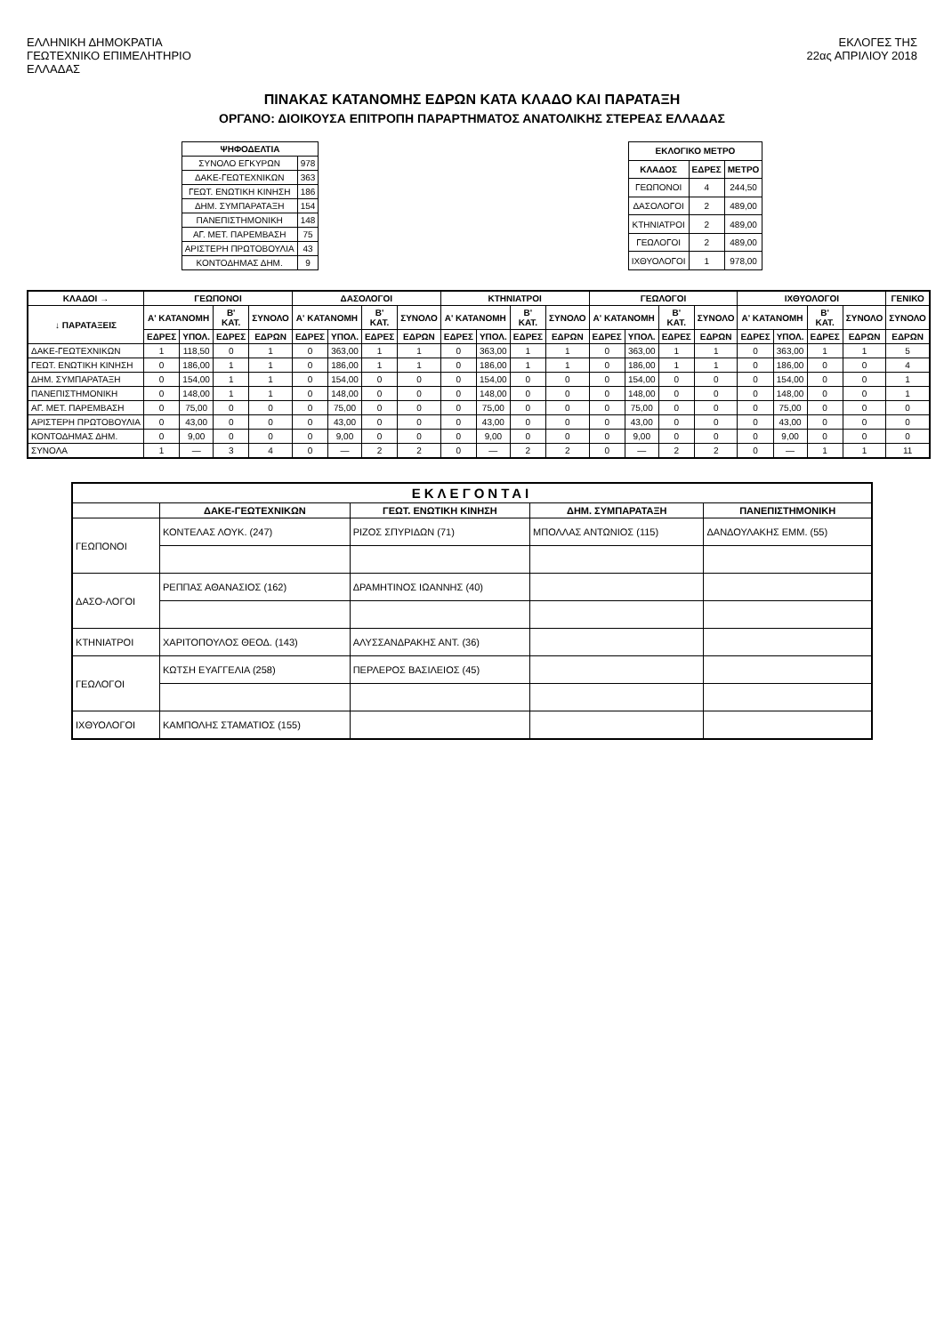ΕΛΛΗΝΙΚΗ ΔΗΜΟΚΡΑΤΙΑ
ΓΕΩΤΕΧΝΙΚΟ ΕΠΙΜΕΛΗΤΗΡΙΟ
ΕΛΛΑΔΑΣ
ΕΚΛΟΓΕΣ ΤΗΣ
22ας ΑΠΡΙΛΙΟΥ 2018
ΠΙΝΑΚΑΣ ΚΑΤΑΝΟΜΗΣ ΕΔΡΩΝ ΚΑΤΑ ΚΛΑΔΟ ΚΑΙ ΠΑΡΑΤΑΞΗ
ΟΡΓΑΝΟ: ΔΙΟΙΚΟΥΣΑ ΕΠΙΤΡΟΠΗ ΠΑΡΑΡΤΗΜΑΤΟΣ ΑΝΑΤΟΛΙΚΗΣ ΣΤΕΡΕΑΣ ΕΛΛΑΔΑΣ
| ΨΗΦΟΔΕΛΤΙΑ | |
| --- | --- |
| ΣΥΝΟΛΟ ΕΓΚΥΡΩΝ | 978 |
| ΔΑΚΕ-ΓΕΩΤΕΧΝΙΚΩΝ | 363 |
| ΓΕΩΤ. ΕΝΩΤΙΚΗ ΚΙΝΗΣΗ | 186 |
| ΔΗΜ. ΣΥΜΠΑΡΑΤΑΞΗ | 154 |
| ΠΑΝΕΠΙΣΤΗΜΟΝΙΚΗ | 148 |
| ΑΓ. ΜΕΤ. ΠΑΡΕΜΒΑΣΗ | 75 |
| ΑΡΙΣΤΕΡΗ ΠΡΩΤΟΒΟΥΛΙΑ | 43 |
| ΚΟΝΤΟΔΗΜΑΣ ΔΗΜ. | 9 |
| ΕΚΛΟΓΙΚΟ ΜΕΤΡΟ | | |
| --- | --- | --- |
| ΚΛΑΔΟΣ | ΕΔΡΕΣ | ΜΕΤΡΟ |
| ΓΕΩΠΟΝΟΙ | 4 | 244,50 |
| ΔΑΣΟΛΟΓΟΙ | 2 | 489,00 |
| ΚΤΗΝΙΑΤΡΟΙ | 2 | 489,00 |
| ΓΕΩΛΟΓΟΙ | 2 | 489,00 |
| ΙΧΘΥΟΛΟΓΟΙ | 1 | 978,00 |
| ΚΛΑΔΟΙ → | ΓΕΩΠΟΝΟΙ | | | | ΔΑΣΟΛΟΓΟΙ | | | | ΚΤΗΝΙΑΤΡΟΙ | | | | ΓΕΩΛΟΓΟΙ | | | | ΙΧΘΥΟΛΟΓΟΙ | | | | ΓΕΝΙΚΟ |
| --- | --- | --- | --- | --- | --- | --- | --- | --- | --- | --- | --- | --- | --- | --- | --- | --- | --- | --- | --- | --- | --- |
| ↓ ΠΑΡΑΤΑΞΕΙΣ | Α' ΚΑΤΑΝΟΜΗ | | Β' ΚΑΤ. | ΣΥΝΟΛΟ | Α' ΚΑΤΑΝΟΜΗ | | Β' ΚΑΤ. | ΣΥΝΟΛΟ | Α' ΚΑΤΑΝΟΜΗ | | Β' ΚΑΤ. | ΣΥΝΟΛΟ | Α' ΚΑΤΑΝΟΜΗ | | Β' ΚΑΤ. | ΣΥΝΟΛΟ | Α' ΚΑΤΑΝΟΜΗ | | Β' ΚΑΤ. | ΣΥΝΟΛΟ | ΣΥΝΟΛΟ |
| | ΕΔΡΕΣ | ΥΠΟΛ. | ΕΔΡΕΣ | ΕΔΡΩΝ | ΕΔΡΕΣ | ΥΠΟΛ. | ΕΔΡΕΣ | ΕΔΡΩΝ | ΕΔΡΕΣ | ΥΠΟΛ. | ΕΔΡΕΣ | ΕΔΡΩΝ | ΕΔΡΕΣ | ΥΠΟΛ. | ΕΔΡΕΣ | ΕΔΡΩΝ | ΕΔΡΕΣ | ΥΠΟΛ. | ΕΔΡΕΣ | ΕΔΡΩΝ | ΕΔΡΩΝ |
| ΔΑΚΕ-ΓΕΩΤΕΧΝΙΚΩΝ | 1 | 118,50 | 0 | 1 | 0 | 363,00 | 1 | 1 | 0 | 363,00 | 1 | 1 | 0 | 363,00 | 1 | 1 | 0 | 363,00 | 1 | 1 | 5 |
| ΓΕΩΤ. ΕΝΩΤΙΚΗ ΚΙΝΗΣΗ | 0 | 186,00 | 1 | 1 | 0 | 186,00 | 1 | 1 | 0 | 186,00 | 1 | 1 | 0 | 186,00 | 1 | 1 | 0 | 186,00 | 0 | 0 | 4 |
| ΔΗΜ. ΣΥΜΠΑΡΑΤΑΞΗ | 0 | 154,00 | 1 | 1 | 0 | 154,00 | 0 | 0 | 0 | 154,00 | 0 | 0 | 0 | 154,00 | 0 | 0 | 0 | 154,00 | 0 | 0 | 1 |
| ΠΑΝΕΠΙΣΤΗΜΟΝΙΚΗ | 0 | 148,00 | 1 | 1 | 0 | 148,00 | 0 | 0 | 0 | 148,00 | 0 | 0 | 0 | 148,00 | 0 | 0 | 0 | 148,00 | 0 | 0 | 1 |
| ΑΓ. ΜΕΤ. ΠΑΡΕΜΒΑΣΗ | 0 | 75,00 | 0 | 0 | 0 | 75,00 | 0 | 0 | 0 | 75,00 | 0 | 0 | 0 | 75,00 | 0 | 0 | 0 | 75,00 | 0 | 0 | 0 |
| ΑΡΙΣΤΕΡΗ ΠΡΩΤΟΒΟΥΛΙΑ | 0 | 43,00 | 0 | 0 | 0 | 43,00 | 0 | 0 | 0 | 43,00 | 0 | 0 | 0 | 43,00 | 0 | 0 | 0 | 43,00 | 0 | 0 | 0 |
| ΚΟΝΤΟΔΗΜΑΣ ΔΗΜ. | 0 | 9,00 | 0 | 0 | 0 | 9,00 | 0 | 0 | 0 | 9,00 | 0 | 0 | 0 | 9,00 | 0 | 0 | 0 | 9,00 | 0 | 0 | 0 |
| ΣΥΝΟΛΑ | 1 | — | 3 | 4 | 0 | — | 2 | 2 | 0 | — | 2 | 2 | 0 | — | 2 | 2 | 0 | — | 1 | 1 | 11 |
| ΕΚΛΕΓΟΝΤΑΙ | | | | |
| --- | --- | --- | --- | --- |
| | ΔΑΚΕ-ΓΕΩΤΕΧΝΙΚΩΝ | ΓΕΩΤ. ΕΝΩΤΙΚΗ ΚΙΝΗΣΗ | ΔΗΜ. ΣΥΜΠΑΡΑΤΑΞΗ | ΠΑΝΕΠΙΣΤΗΜΟΝΙΚΗ |
| ΓΕΩΠΟΝΟΙ | ΚΟΝΤΕΛΑΣ ΛΟΥΚ. (247) | ΡΙΖΟΣ ΣΠΥΡΙΔΩΝ (71) | ΜΠΟΛΛΑΣ ΑΝΤΩΝΙΟΣ (115) | ΔΑΝΔΟΥΛΑΚΗΣ ΕΜΜ. (55) |
| ΔΑΣΟ-ΛΟΓΟΙ | ΡΕΠΠΑΣ ΑΘΑΝΑΣΙΟΣ (162) | ΔΡΑΜΗΤΙΝΟΣ ΙΩΑΝΝΗΣ (40) | | |
| ΚΤΗΝΙΑΤΡΟΙ | ΧΑΡΙΤΟΠΟΥΛΟΣ ΘΕΟΔ. (143) | ΑΛΥΣΣΑΝΔΡΑΚΗΣ ΑΝΤ. (36) | | |
| ΓΕΩΛΟΓΟΙ | ΚΩΤΣΗ ΕΥΑΓΓΕΛΙΑ (258) | ΠΕΡΛΕΡΟΣ ΒΑΣΙΛΕΙΟΣ (45) | | |
| ΙΧΘΥΟΛΟΓΟΙ | ΚΑΜΠΟΛΗΣ ΣΤΑΜΑΤΙΟΣ (155) | | | |